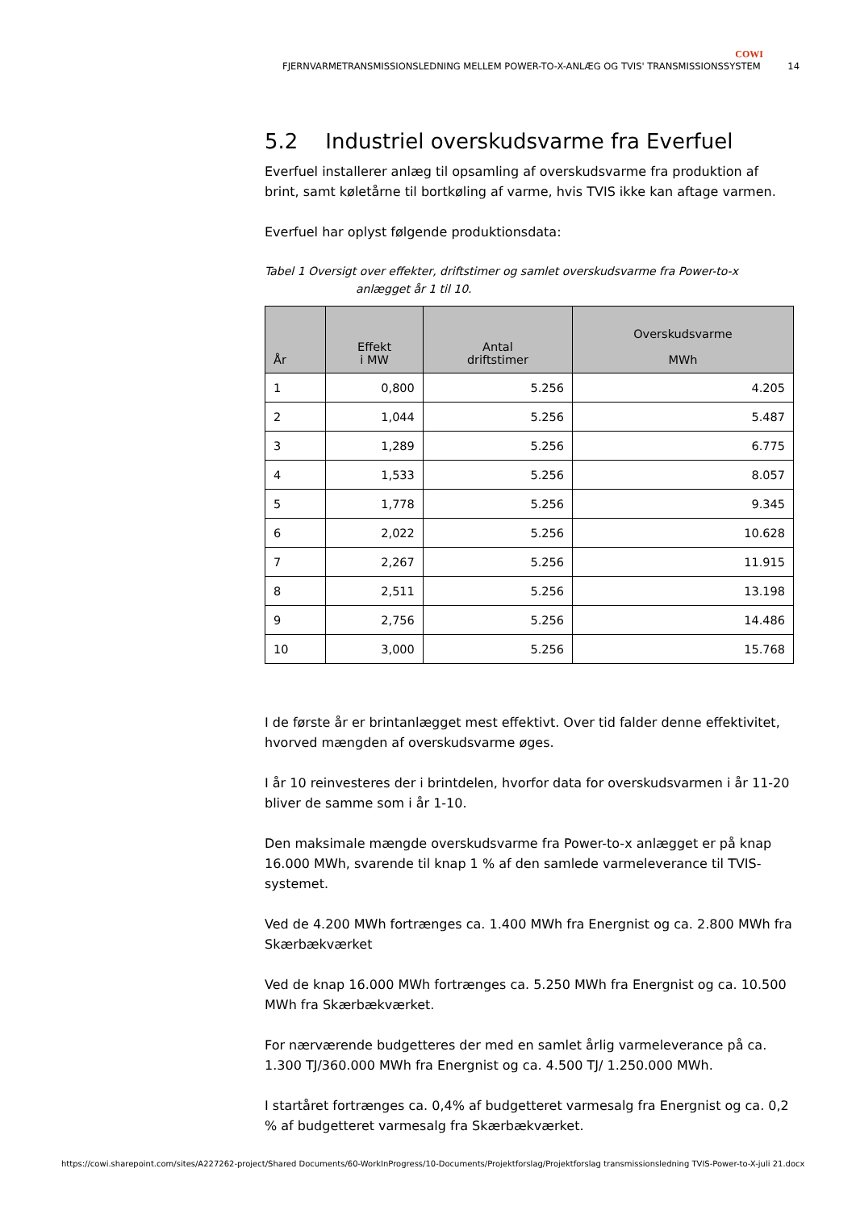COWI
FJERNVARMETRANSMISSIONSLEDNING MELLEM POWER-TO-X-ANLÆG OG TVIS' TRANSMISSIONSSYSTEM 14
5.2 Industriel overskudsvarme fra Everfuel
Everfuel installerer anlæg til opsamling af overskudsvarme fra produktion af brint, samt køletårne til bortkøling af varme, hvis TVIS ikke kan aftage varmen.
Everfuel har oplyst følgende produktionsdata:
Tabel 1 Oversigt over effekter, driftstimer og samlet overskudsvarme fra Power-to-x anlægget år 1 til 10.
| År | Effekt i MW | Antal driftstimer | Overskudsvarme MWh |
| --- | --- | --- | --- |
| 1 | 0,800 | 5.256 | 4.205 |
| 2 | 1,044 | 5.256 | 5.487 |
| 3 | 1,289 | 5.256 | 6.775 |
| 4 | 1,533 | 5.256 | 8.057 |
| 5 | 1,778 | 5.256 | 9.345 |
| 6 | 2,022 | 5.256 | 10.628 |
| 7 | 2,267 | 5.256 | 11.915 |
| 8 | 2,511 | 5.256 | 13.198 |
| 9 | 2,756 | 5.256 | 14.486 |
| 10 | 3,000 | 5.256 | 15.768 |
I de første år er brintanlægget mest effektivt. Over tid falder denne effektivitet, hvorved mængden af overskudsvarme øges.
I år 10 reinvesteres der i brintdelen, hvorfor data for overskudsvarmen i år 11-20 bliver de samme som i år 1-10.
Den maksimale mængde overskudsvarme fra Power-to-x anlægget er på knap 16.000 MWh, svarende til knap 1 % af den samlede varmeleverance til TVIS-systemet.
Ved de 4.200 MWh fortrænges ca. 1.400 MWh fra Energnist og ca. 2.800 MWh fra Skærbækværket
Ved de knap 16.000 MWh fortrænges ca. 5.250 MWh fra Energnist og ca. 10.500 MWh fra Skærbækværket.
For nærværende budgetteres der med en samlet årlig varmeleverance på ca. 1.300 TJ/360.000 MWh fra Energnist og ca. 4.500 TJ/ 1.250.000 MWh.
I startåret fortrænges ca. 0,4% af budgetteret varmesalg fra Energnist og ca. 0,2 % af budgetteret varmesalg fra Skærbækværket.
https://cowi.sharepoint.com/sites/A227262-project/Shared Documents/60-WorkInProgress/10-Documents/Projektforslag/Projektforslag transmissionsledning TVIS-Power-to-X-juli 21.docx